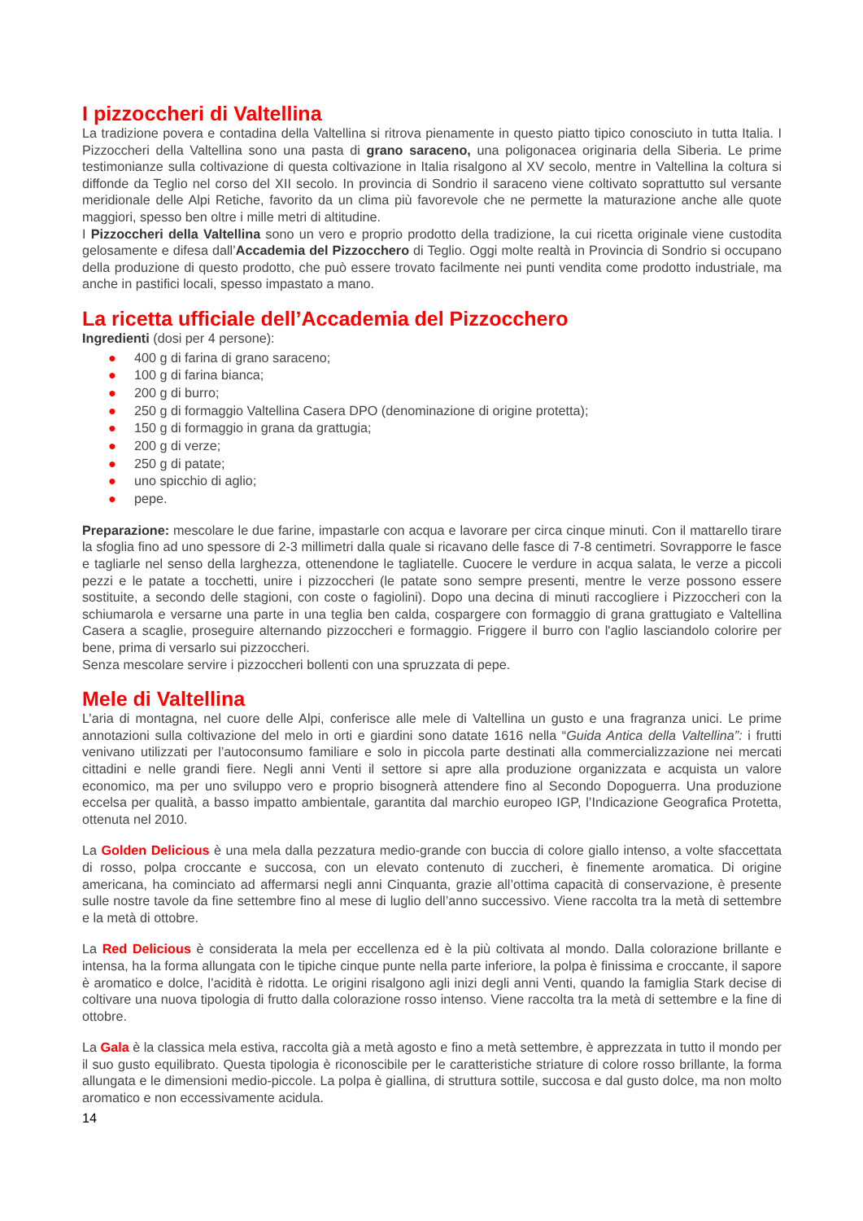I pizzoccheri di Valtellina
La tradizione povera e contadina della Valtellina si ritrova pienamente in questo piatto tipico conosciuto in tutta Italia. I Pizzoccheri della Valtellina sono una pasta di grano saraceno, una poligonacea originaria della Siberia. Le prime testimonianze sulla coltivazione di questa coltivazione in Italia risalgono al XV secolo, mentre in Valtellina la coltura si diffonde da Teglio nel corso del XII secolo. In provincia di Sondrio il saraceno viene coltivato soprattutto sul versante meridionale delle Alpi Retiche, favorito da un clima più favorevole che ne permette la maturazione anche alle quote maggiori, spesso ben oltre i mille metri di altitudine.
I Pizzoccheri della Valtellina sono un vero e proprio prodotto della tradizione, la cui ricetta originale viene custodita gelosamente e difesa dall’Accademia del Pizzocchero di Teglio. Oggi molte realtà in Provincia di Sondrio si occupano della produzione di questo prodotto, che può essere trovato facilmente nei punti vendita come prodotto industriale, ma anche in pastifici locali, spesso impastato a mano.
La ricetta ufficiale dell’Accademia del Pizzocchero
Ingredienti (dosi per 4 persone):
● 400 g di farina di grano saraceno;
● 100 g di farina bianca;
● 200 g di burro;
● 250 g di formaggio Valtellina Casera DPO (denominazione di origine protetta);
● 150 g di formaggio in grana da grattugia;
● 200 g di verze;
● 250 g di patate;
● uno spicchio di aglio;
● pepe.
Preparazione: mescolare le due farine, impastarle con acqua e lavorare per circa cinque minuti. Con il mattarello tirare la sfoglia fino ad uno spessore di 2-3 millimetri dalla quale si ricavano delle fasce di 7-8 centimetri. Sovrapporre le fasce e tagliarle nel senso della larghezza, ottenendone le tagliatelle. Cuocere le verdure in acqua salata, le verze a piccoli pezzi e le patate a tocchetti, unire i pizzoccheri (le patate sono sempre presenti, mentre le verze possono essere sostituite, a secondo delle stagioni, con coste o fagiolini). Dopo una decina di minuti raccogliere i Pizzoccheri con la schiumarola e versarne una parte in una teglia ben calda, cospargere con formaggio di grana grattugiato e Valtellina Casera a scaglie, proseguire alternando pizzoccheri e formaggio. Friggere il burro con l'aglio lasciandolo colorire per bene, prima di versarlo sui pizzoccheri.
Senza mescolare servire i pizzoccheri bollenti con una spruzzata di pepe.
Mele di Valtellina
L’aria di montagna, nel cuore delle Alpi, conferisce alle mele di Valtellina un gusto e una fragranza unici. Le prime annotazioni sulla coltivazione del melo in orti e giardini sono datate 1616 nella “Guida Antica della Valtellina”: i frutti venivano utilizzati per l’autoconsumo familiare e solo in piccola parte destinati alla commercializzazione nei mercati cittadini e nelle grandi fiere. Negli anni Venti il settore si apre alla produzione organizzata e acquista un valore economico, ma per uno sviluppo vero e proprio bisognerà attendere fino al Secondo Dopoguerra. Una produzione eccelsa per qualità, a basso impatto ambientale, garantita dal marchio europeo IGP, l’Indicazione Geografica Protetta, ottenuta nel 2010.
La Golden Delicious è una mela dalla pezzatura medio-grande con buccia di colore giallo intenso, a volte sfaccettata di rosso, polpa croccante e succosa, con un elevato contenuto di zuccheri, è finemente aromatica. Di origine americana, ha cominciato ad affermarsi negli anni Cinquanta, grazie all’ottima capacità di conservazione, è presente sulle nostre tavole da fine settembre fino al mese di luglio dell’anno successivo. Viene raccolta tra la metà di settembre e la metà di ottobre.
La Red Delicious è considerata la mela per eccellenza ed è la più coltivata al mondo. Dalla colorazione brillante e intensa, ha la forma allungata con le tipiche cinque punte nella parte inferiore, la polpa è finissima e croccante, il sapore è aromatico e dolce, l’acidità è ridotta. Le origini risalgono agli inizi degli anni Venti, quando la famiglia Stark decise di coltivare una nuova tipologia di frutto dalla colorazione rosso intenso. Viene raccolta tra la metà di settembre e la fine di ottobre.
La Gala è la classica mela estiva, raccolta già a metà agosto e fino a metà settembre, è apprezzata in tutto il mondo per il suo gusto equilibrato. Questa tipologia è riconoscibile per le caratteristiche striature di colore rosso brillante, la forma allungata e le dimensioni medio-piccole. La polpa è giallina, di struttura sottile, succosa e dal gusto dolce, ma non molto aromatico e non eccessivamente acidula.
14